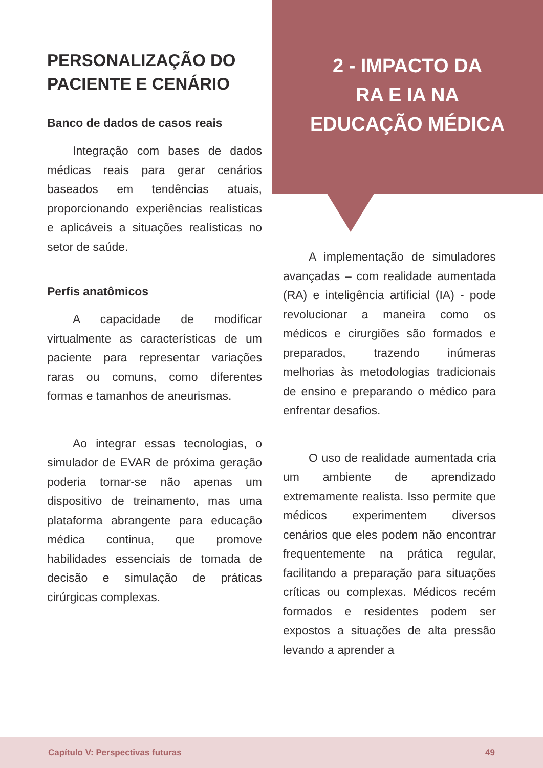PERSONALIZAÇÃO DO PACIENTE E CENÁRIO
Banco de dados de casos reais
Integração com bases de dados médicas reais para gerar cenários baseados em tendências atuais, proporcionando experiências realísticas e aplicáveis a situações realísticas no setor de saúde.
Perfis anatômicos
A capacidade de modificar virtualmente as características de um paciente para representar variações raras ou comuns, como diferentes formas e tamanhos de aneurismas.
Ao integrar essas tecnologias, o simulador de EVAR de próxima geração poderia tornar-se não apenas um dispositivo de treinamento, mas uma plataforma abrangente para educação médica continua, que promove habilidades essenciais de tomada de decisão e simulação de práticas cirúrgicas complexas.
2 - IMPACTO DA
RA E IA NA
EDUCAÇÃO MÉDICA
A implementação de simuladores avançadas – com realidade aumentada (RA) e inteligência artificial (IA) - pode revolucionar a maneira como os médicos e cirurgiões são formados e preparados, trazendo inúmeras melhorias às metodologias tradicionais de ensino e preparando o médico para enfrentar desafios.
O uso de realidade aumentada cria um ambiente de aprendizado extremamente realista. Isso permite que médicos experimentem diversos cenários que eles podem não encontrar frequentemente na prática regular, facilitando a preparação para situações críticas ou complexas. Médicos recém formados e residentes podem ser expostos a situações de alta pressão levando a aprender a
Capítulo V: Perspectivas futuras 49